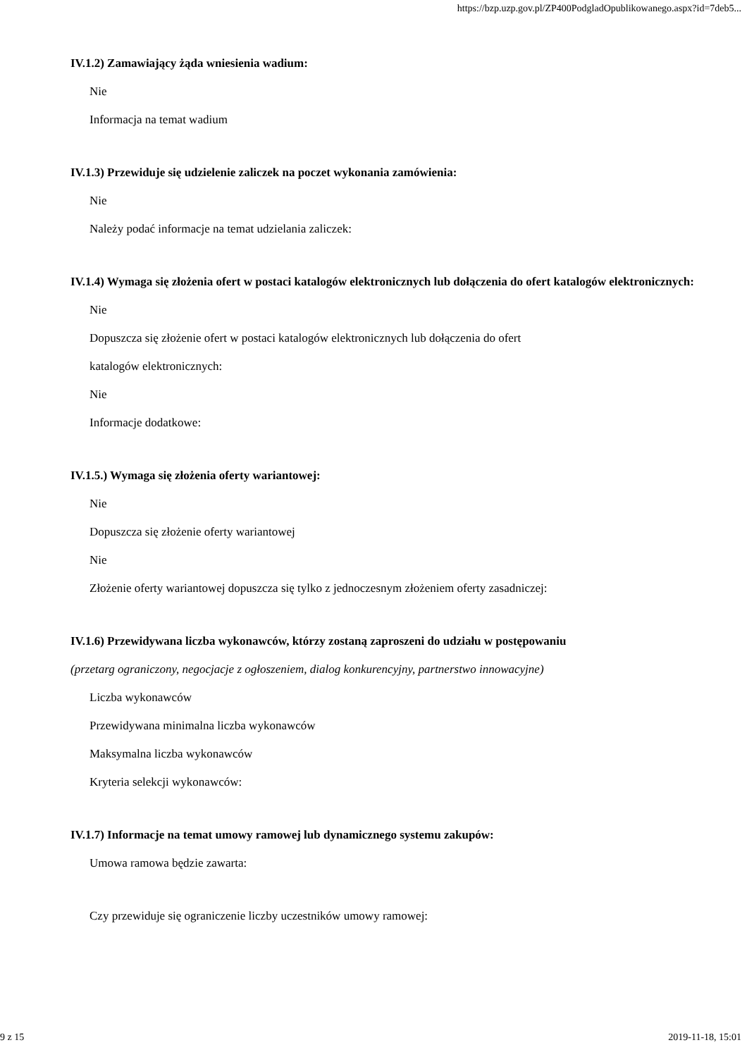https://bzp.uzp.gov.pl/ZP400PodgladOpublikowanego.aspx?id=7deb5...
IV.1.2) Zamawiający żąda wniesienia wadium:
Nie
Informacja na temat wadium
IV.1.3) Przewiduje się udzielenie zaliczek na poczet wykonania zamówienia:
Nie
Należy podać informacje na temat udzielania zaliczek:
IV.1.4) Wymaga się złożenia ofert w postaci katalogów elektronicznych lub dołączenia do ofert katalogów elektronicznych:
Nie
Dopuszcza się złożenie ofert w postaci katalogów elektronicznych lub dołączenia do ofert
katalogów elektronicznych:
Nie
Informacje dodatkowe:
IV.1.5.) Wymaga się złożenia oferty wariantowej:
Nie
Dopuszcza się złożenie oferty wariantowej
Nie
Złożenie oferty wariantowej dopuszcza się tylko z jednoczesnym złożeniem oferty zasadniczej:
IV.1.6) Przewidywana liczba wykonawców, którzy zostaną zaproszeni do udziału w postępowaniu
(przetarg ograniczony, negocjacje z ogłoszeniem, dialog konkurencyjny, partnerstwo innowacyjne)
Liczba wykonawców
Przewidywana minimalna liczba wykonawców
Maksymalna liczba wykonawców
Kryteria selekcji wykonawców:
IV.1.7) Informacje na temat umowy ramowej lub dynamicznego systemu zakupów:
Umowa ramowa będzie zawarta:
Czy przewiduje się ograniczenie liczby uczestników umowy ramowej:
9 z 15 2019-11-18, 15:01